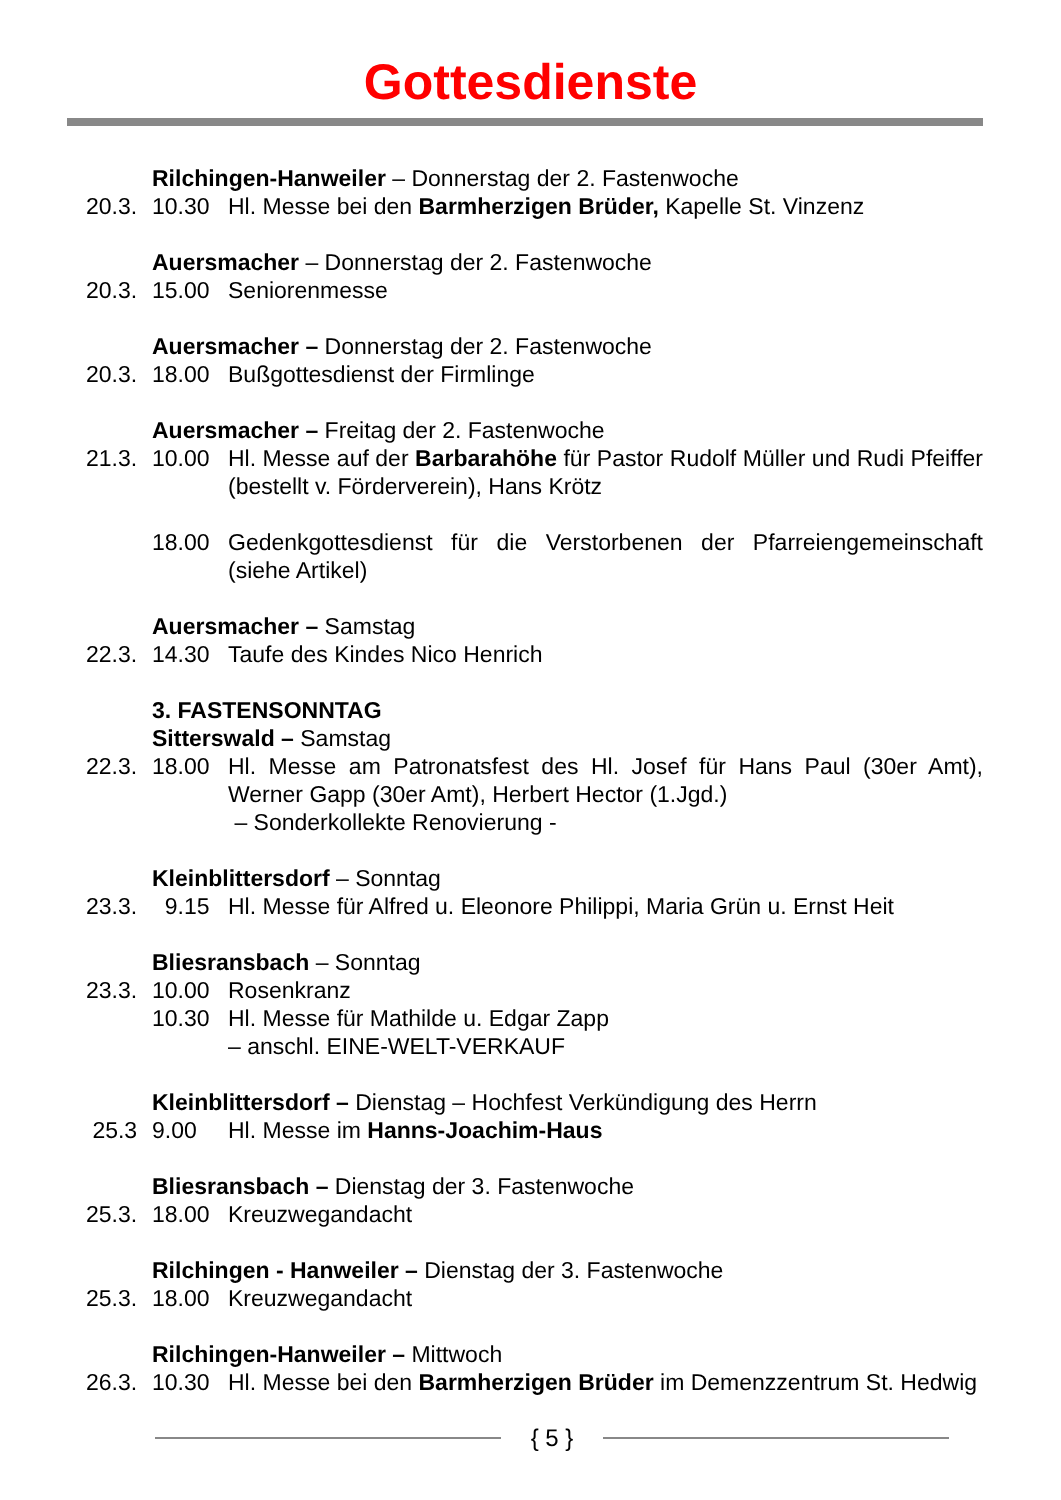Gottesdienste
Rilchingen-Hanweiler – Donnerstag der 2. Fastenwoche
20.3. 10.30 Hl. Messe bei den Barmherzigen Brüder, Kapelle St. Vinzenz
Auersmacher – Donnerstag der 2. Fastenwoche
20.3. 15.00 Seniorenmesse
Auersmacher – Donnerstag der 2. Fastenwoche
20.3. 18.00 Bußgottesdienst der Firmlinge
Auersmacher – Freitag der 2. Fastenwoche
21.3. 10.00 Hl. Messe auf der Barbarahöhe für Pastor Rudolf Müller und Rudi Pfeiffer (bestellt v. Förderverein), Hans Krötz
18.00 Gedenkgottesdienst für die Verstorbenen der Pfarreiengemeinschaft (siehe Artikel)
Auersmacher – Samstag
22.3. 14.30 Taufe des Kindes Nico Henrich
3. FASTENSONNTAG
Sitterswald – Samstag
22.3. 18.00 Hl. Messe am Patronatsfest des Hl. Josef für Hans Paul (30er Amt), Werner Gapp (30er Amt), Herbert Hector (1.Jgd.)
– Sonderkollekte Renovierung -
Kleinblittersdorf – Sonntag
23.3. 9.15 Hl. Messe für Alfred u. Eleonore Philippi, Maria Grün u. Ernst Heit
Bliesransbach – Sonntag
23.3. 10.00 Rosenkranz
10.30 Hl. Messe für Mathilde u. Edgar Zapp
– anschl. EINE-WELT-VERKAUF
Kleinblittersdorf – Dienstag – Hochfest Verkündigung des Herrn
25.3 9.00 Hl. Messe im Hanns-Joachim-Haus
Bliesransbach – Dienstag der 3. Fastenwoche
25.3. 18.00 Kreuzwegandacht
Rilchingen - Hanweiler – Dienstag der 3. Fastenwoche
25.3. 18.00 Kreuzwegandacht
Rilchingen-Hanweiler – Mittwoch
26.3. 10.30 Hl. Messe bei den Barmherzigen Brüder im Demenzzentrum St. Hedwig
{ 5 }